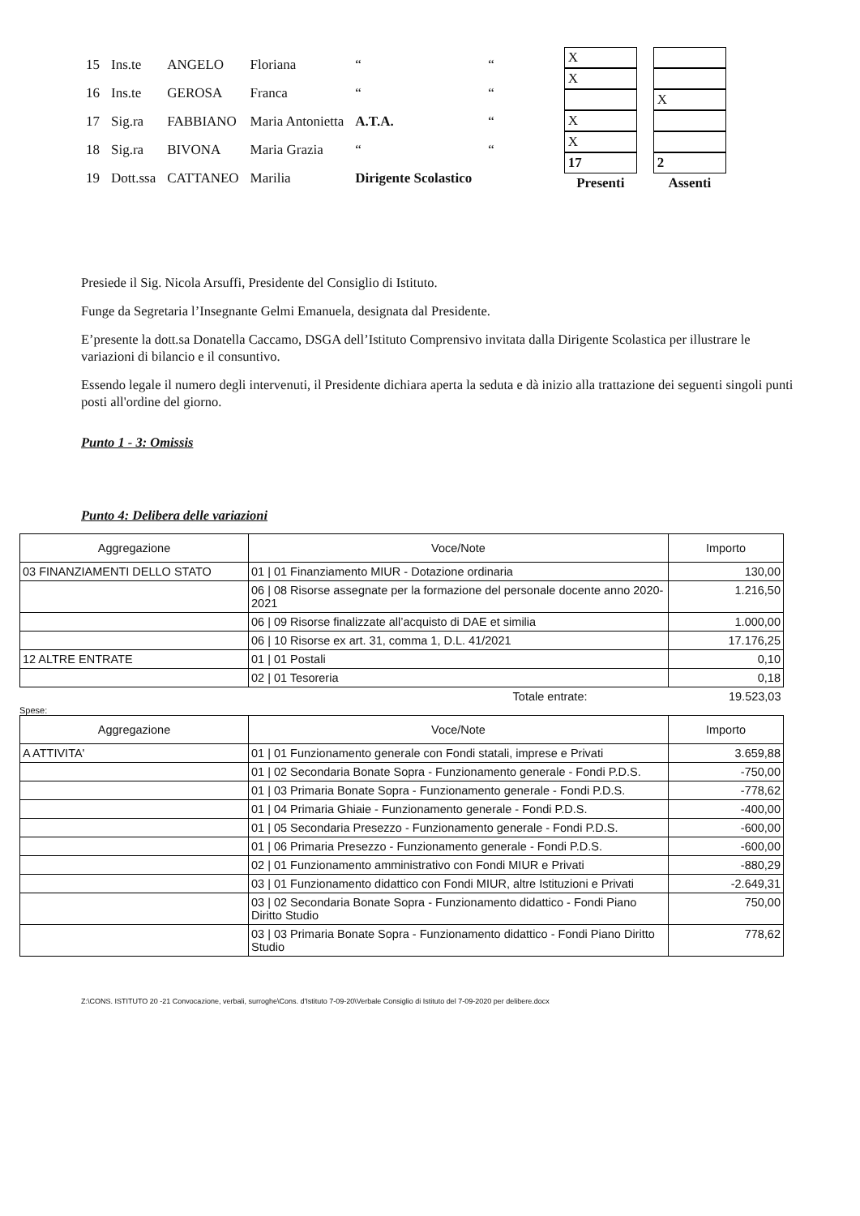| 15 | Ins.te | ANGELO | Floriana | “ | “ |
| 16 | Ins.te | GEROSA | Franca | “ | “ |
| 17 | Sig.ra | FABBIANO | Maria Antonietta | A.T.A. | “ |
| 18 | Sig.ra | BIVONA | Maria Grazia | “ | “ |
| 19 | Dott.ssa | CATTANEO | Marilia | Dirigente Scolastico | |
| X | |
| X | |
| | X |
| X | |
| X | |
| 17 | 2 |
| Presenti | Assenti |
Presiede il Sig. Nicola Arsuffi, Presidente del Consiglio di Istituto.
Funge da Segretaria l’Insegnante Gelmi Emanuela, designata dal Presidente.
E’presente la dott.sa Donatella Caccamo, DSGA dell’Istituto Comprensivo invitata dalla Dirigente Scolastica per illustrare le variazioni di bilancio e il consuntivo.
Essendo legale il numero degli intervenuti, il Presidente dichiara aperta la seduta e dà inizio alla trattazione dei seguenti singoli punti posti all'ordine del giorno.
Punto 1 - 3: Omissis
Punto 4: Delibera delle variazioni
| Aggregazione | Voce/Note | Importo |
| --- | --- | --- |
| 03 FINANZIAMENTI DELLO STATO | 01 / 01 Finanziamento MIUR - Dotazione ordinaria | 130,00 |
| | 06 / 08 Risorse assegnate per la formazione del personale docente anno 2020-2021 | 1.216,50 |
| | 06 / 09 Risorse finalizzate all’acquisto di DAE et similia | 1.000,00 |
| | 06 / 10 Risorse ex art. 31, comma 1, D.L. 41/2021 | 17.176,25 |
| 12 ALTRE ENTRATE | 01 / 01 Postali | 0,10 |
| | 02 / 01 Tesoreria | 0,18 |
| | Totale entrate: | 19.523,03 |
Spese:
| Aggregazione | Voce/Note | Importo |
| --- | --- | --- |
| A ATTIVITA' | 01 / 01 Funzionamento generale con Fondi statali, imprese e Privati | 3.659,88 |
| | 01 / 02 Secondaria Bonate Sopra - Funzionamento generale - Fondi P.D.S. | -750,00 |
| | 01 / 03 Primaria Bonate Sopra - Funzionamento generale - Fondi P.D.S. | -778,62 |
| | 01 / 04 Primaria Ghiaie - Funzionamento generale - Fondi P.D.S. | -400,00 |
| | 01 / 05 Secondaria Presezzo - Funzionamento generale - Fondi P.D.S. | -600,00 |
| | 01 / 06 Primaria Presezzo - Funzionamento generale - Fondi P.D.S. | -600,00 |
| | 02 / 01 Funzionamento amministrativo con Fondi MIUR e Privati | -880,29 |
| | 03 / 01 Funzionamento didattico con Fondi MIUR, altre Istituzioni e Privati | -2.649,31 |
| | 03 / 02 Secondaria Bonate Sopra - Funzionamento didattico - Fondi Piano Diritto Studio | 750,00 |
| | 03 / 03 Primaria Bonate Sopra - Funzionamento didattico - Fondi Piano Diritto Studio | 778,62 |
Z:\CONS. ISTITUTO 20 -21 Convocazione, verbali, surroghe\Cons. d'Istituto 7-09-20\Verbale Consiglio di Istituto del 7-09-2020 per delibere.docx